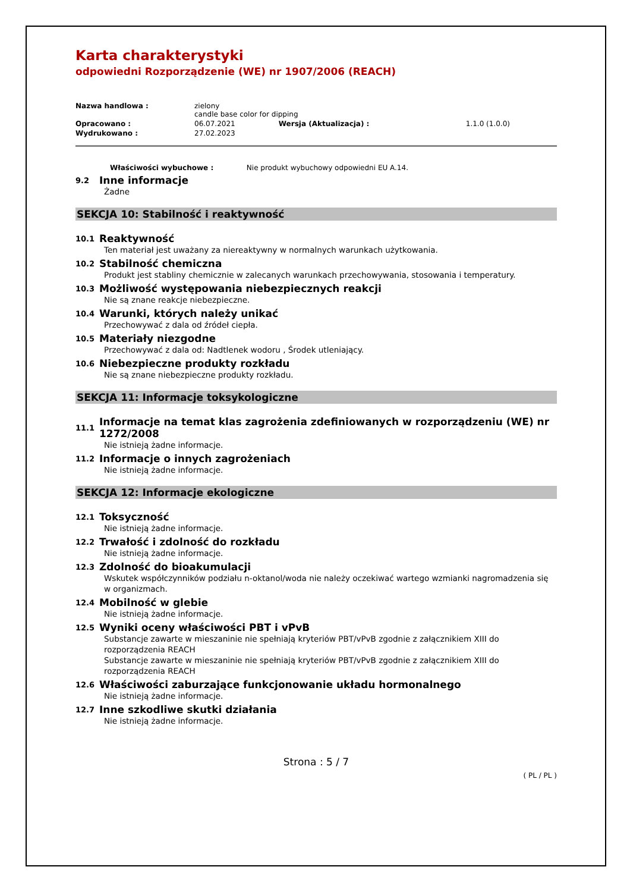Karta charakterystyki
odpowiedni Rozporządzenie (WE) nr 1907/2006 (REACH)
| Nazwa handlowa : | zielony candle base color for dipping | | |
| Opracowano : | 06.07.2021 | Wersja (Aktualizacja) : | 1.1.0 (1.0.0) |
| Wydrukowano : | 27.02.2023 | | |
Właściwości wybuchowe : Nie produkt wybuchowy odpowiedni EU A.14.
9.2 Inne informacje
Żadne
SEKCJA 10: Stabilność i reaktywność
10.1 Reaktywność
Ten materiał jest uważany za niereaktywny w normalnych warunkach użytkowania.
10.2 Stabilność chemiczna
Produkt jest stabliny chemicznie w zalecanych warunkach przechowywania, stosowania i temperatury.
10.3 Możliwość występowania niebezpiecznych reakcji
Nie są znane reakcje niebezpieczne.
10.4 Warunki, których należy unikać
Przechowywać z dala od źródeł ciepła.
10.5 Materiały niezgodne
Przechowywać z dala od: Nadtlenek wodoru , Środek utleniający.
10.6 Niebezpieczne produkty rozkładu
Nie są znane niebezpieczne produkty rozkładu.
SEKCJA 11: Informacje toksykologiczne
11.1 Informacje na temat klas zagrożenia zdefiniowanych w rozporządzeniu (WE) nr 1272/2008
Nie istnieją żadne informacje.
11.2 Informacje o innych zagrożeniach
Nie istnieją żadne informacje.
SEKCJA 12: Informacje ekologiczne
12.1 Toksyczność
Nie istnieją żadne informacje.
12.2 Trwałość i zdolność do rozkładu
Nie istnieją żadne informacje.
12.3 Zdolność do bioakumulacji
Wskutek współczynników podziału n-oktanol/woda nie należy oczekiwać wartego wzmianki nagromadzenia się w organizmach.
12.4 Mobilność w glebie
Nie istnieją żadne informacje.
12.5 Wyniki oceny właściwości PBT i vPvB
Substancje zawarte w mieszaninie nie spełniają kryteriów PBT/vPvB zgodnie z załącznikiem XIII do rozporządzenia REACH
Substancje zawarte w mieszaninie nie spełniają kryteriów PBT/vPvB zgodnie z załącznikiem XIII do rozporządzenia REACH
12.6 Właściwości zaburzające funkcjonowanie układu hormonalnego
Nie istnieją żadne informacje.
12.7 Inne szkodliwe skutki działania
Nie istnieją żadne informacje.
Strona : 5 / 7
( PL / PL )